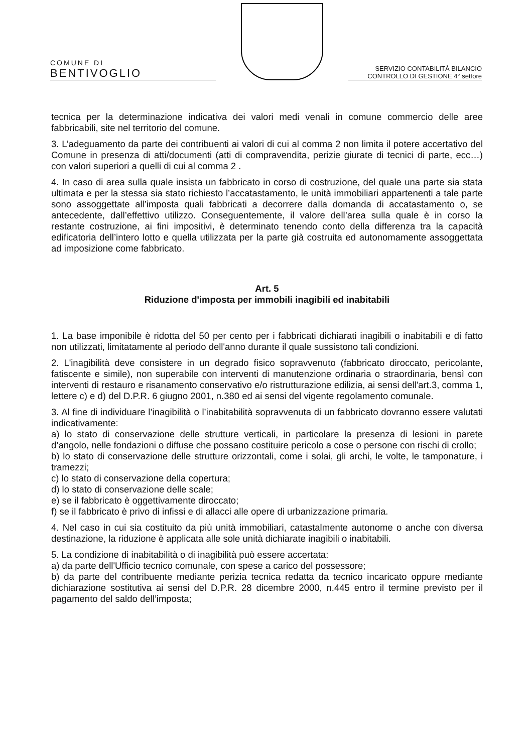COMUNE DI
BENTIVOGLIO
SERVIZIO CONTABILITÀ BILANCIO
CONTROLLO DI GESTIONE 4° settore
tecnica per la determinazione indicativa dei valori medi venali in comune commercio delle aree fabbricabili, site nel territorio del comune.
3. L’adeguamento da parte dei contribuenti ai valori di cui al comma 2 non limita il potere accertativo del Comune in presenza di atti/documenti (atti di compravendita, perizie giurate di tecnici di parte, ecc…) con valori superiori a quelli di cui al comma 2 .
4. In caso di area sulla quale insista un fabbricato in corso di costruzione, del quale una parte sia stata ultimata e per la stessa sia stato richiesto l’accatastamento, le unità immobiliari appartenenti a tale parte sono assoggettate all’imposta quali fabbricati a decorrere dalla domanda di accatastamento o, se antecedente, dall’effettivo utilizzo. Conseguentemente, il valore dell’area sulla quale è in corso la restante costruzione, ai fini impositivi, è determinato tenendo conto della differenza tra la capacità edificatoria dell’intero lotto e quella utilizzata per la parte già costruita ed autonomamente assoggettata ad imposizione come fabbricato.
Art. 5
Riduzione d'imposta per immobili inagibili ed inabitabili
1. La base imponibile è ridotta del 50 per cento per i fabbricati dichiarati inagibili o inabitabili e di fatto non utilizzati, limitatamente al periodo dell'anno durante il quale sussistono tali condizioni.
2. L'inagibilità deve consistere in un degrado fisico sopravvenuto (fabbricato diroccato, pericolante, fatiscente e simile), non superabile con interventi di manutenzione ordinaria o straordinaria, bensì con interventi di restauro e risanamento conservativo e/o ristrutturazione edilizia, ai sensi dell'art.3, comma 1, lettere c) e d) del D.P.R. 6 giugno 2001, n.380 ed ai sensi del vigente regolamento comunale.
3. Al fine di individuare l’inagibilità o l’inabitabilità sopravvenuta di un fabbricato dovranno essere valutati indicativamente:
a) lo stato di conservazione delle strutture verticali, in particolare la presenza di lesioni in parete d’angolo, nelle fondazioni o diffuse che possano costituire pericolo a cose o persone con rischi di crollo;
b) lo stato di conservazione delle strutture orizzontali, come i solai, gli archi, le volte, le tamponature, i tramezzi;
c) lo stato di conservazione della copertura;
d) lo stato di conservazione delle scale;
e) se il fabbricato è oggettivamente diroccato;
f) se il fabbricato è privo di infissi e di allacci alle opere di urbanizzazione primaria.
4. Nel caso in cui sia costituito da più unità immobiliari, catastalmente autonome o anche con diversa destinazione, la riduzione è applicata alle sole unità dichiarate inagibili o inabitabili.
5. La condizione di inabitabilità o di inagibilità può essere accertata:
a) da parte dell'Ufficio tecnico comunale, con spese a carico del possessore;
b) da parte del contribuente mediante perizia tecnica redatta da tecnico incaricato oppure mediante dichiarazione sostitutiva ai sensi del D.P.R. 28 dicembre 2000, n.445 entro il termine previsto per il pagamento del saldo dell’imposta;